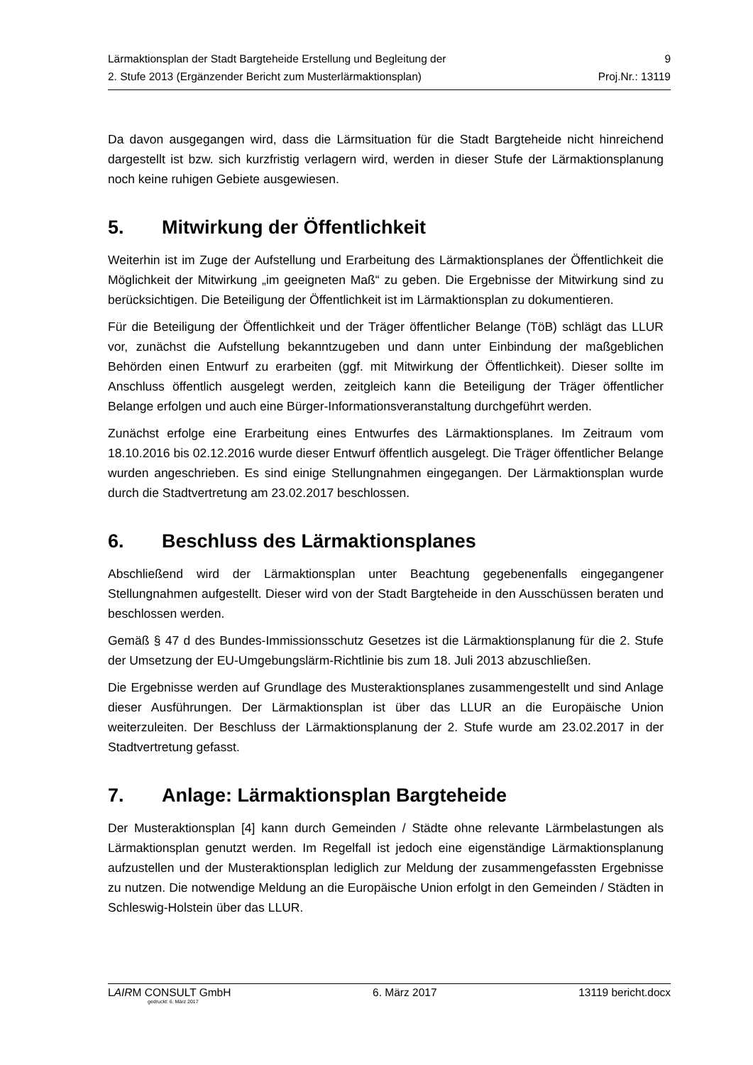Lärmaktionsplan der Stadt Bargteheide Erstellung und Begleitung der 9
2. Stufe 2013 (Ergänzender Bericht zum Musterlärmaktionsplan) Proj.Nr.: 13119
Da davon ausgegangen wird, dass die Lärmsituation für die Stadt Bargteheide nicht hinreichend dargestellt ist bzw. sich kurzfristig verlagern wird, werden in dieser Stufe der Lärmaktionsplanung noch keine ruhigen Gebiete ausgewiesen.
5. Mitwirkung der Öffentlichkeit
Weiterhin ist im Zuge der Aufstellung und Erarbeitung des Lärmaktionsplanes der Öffentlichkeit die Möglichkeit der Mitwirkung „im geeigneten Maß“ zu geben. Die Ergebnisse der Mitwirkung sind zu berücksichtigen. Die Beteiligung der Öffentlichkeit ist im Lärmaktionsplan zu dokumentieren.
Für die Beteiligung der Öffentlichkeit und der Träger öffentlicher Belange (TöB) schlägt das LLUR vor, zunächst die Aufstellung bekanntzugeben und dann unter Einbindung der maßgeblichen Behörden einen Entwurf zu erarbeiten (ggf. mit Mitwirkung der Öffentlichkeit). Dieser sollte im Anschluss öffentlich ausgelegt werden, zeitgleich kann die Beteiligung der Träger öffentlicher Belange erfolgen und auch eine Bürger-Informationsveranstaltung durchgeführt werden.
Zunächst erfolge eine Erarbeitung eines Entwurfes des Lärmaktionsplanes. Im Zeitraum vom 18.10.2016 bis 02.12.2016 wurde dieser Entwurf öffentlich ausgelegt. Die Träger öffentlicher Belange wurden angeschrieben. Es sind einige Stellungnahmen eingegangen. Der Lärmaktionsplan wurde durch die Stadtvertretung am 23.02.2017 beschlossen.
6. Beschluss des Lärmaktionsplanes
Abschließend wird der Lärmaktionsplan unter Beachtung gegebenenfalls eingegangener Stellungnahmen aufgestellt. Dieser wird von der Stadt Bargteheide in den Ausschüssen beraten und beschlossen werden.
Gemäß § 47 d des Bundes-Immissionsschutz Gesetzes ist die Lärmaktionsplanung für die 2. Stufe der Umsetzung der EU-Umgebungslärm-Richtlinie bis zum 18. Juli 2013 abzuschließen.
Die Ergebnisse werden auf Grundlage des Musteraktionsplanes zusammengestellt und sind Anlage dieser Ausführungen. Der Lärmaktionsplan ist über das LLUR an die Europäische Union weiterzuleiten. Der Beschluss der Lärmaktionsplanung der 2. Stufe wurde am 23.02.2017 in der Stadtvertretung gefasst.
7. Anlage: Lärmaktionsplan Bargteheide
Der Musteraktionsplan [4] kann durch Gemeinden / Städte ohne relevante Lärmbelastungen als Lärmaktionsplan genutzt werden. Im Regelfall ist jedoch eine eigenständige Lärmaktionsplanung aufzustellen und der Musteraktionsplan lediglich zur Meldung der zusammengefassten Ergebnisse zu nutzen. Die notwendige Meldung an die Europäische Union erfolgt in den Gemeinden / Städten in Schleswig-Holstein über das LLUR.
LAIRM CONSULT GmbH 6. März 2017 13119 bericht.docx
gedruckt: 6. März 2017